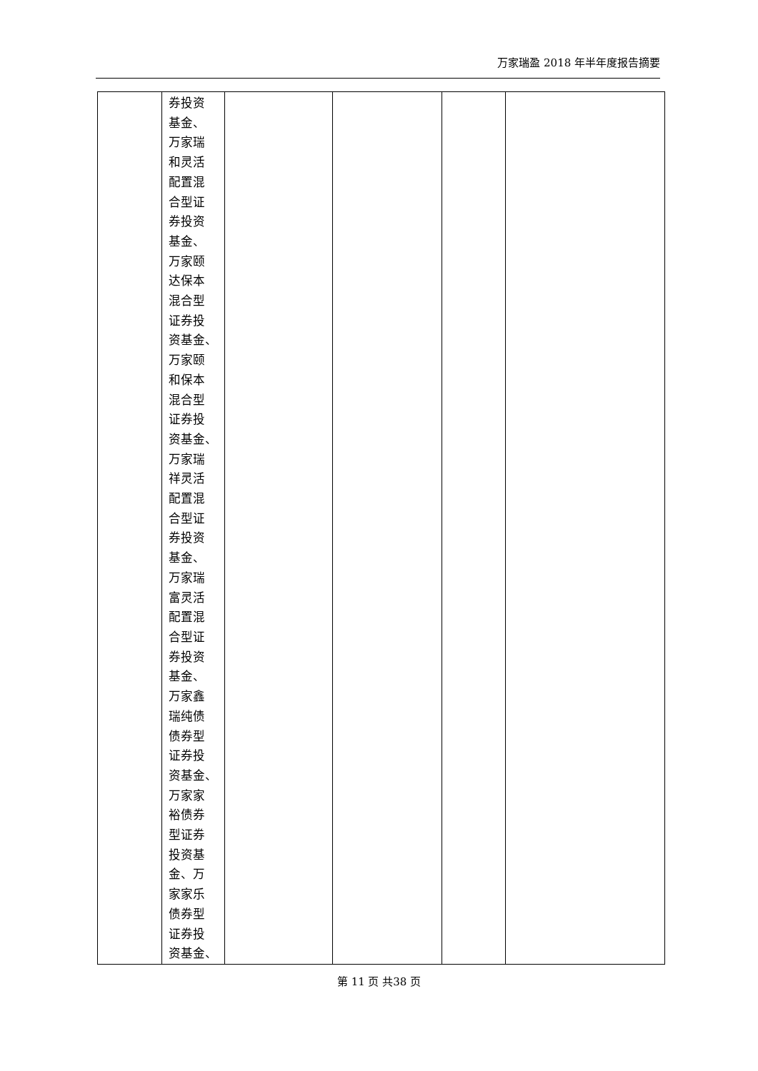万家瑞盈 2018 年半年度报告摘要
| | 券投资 基金、 万家瑞 和灵活 配置混 合型证 券投资 基金、 万家颐 达保本 混合型 证券投 资基金、 万家颐 和保本 混合型 证券投 资基金、 万家瑞 祥灵活 配置混 合型证 券投资 基金、 万家瑞 富灵活 配置混 合型证 券投资 基金、 万家鑫 瑞纯债 债券型 证券投 资基金、 万家家 裕债券 型证券 投资基 金、万 家家乐 债券型 证券投 资基金、 | | | | |
第 11 页 共38 页